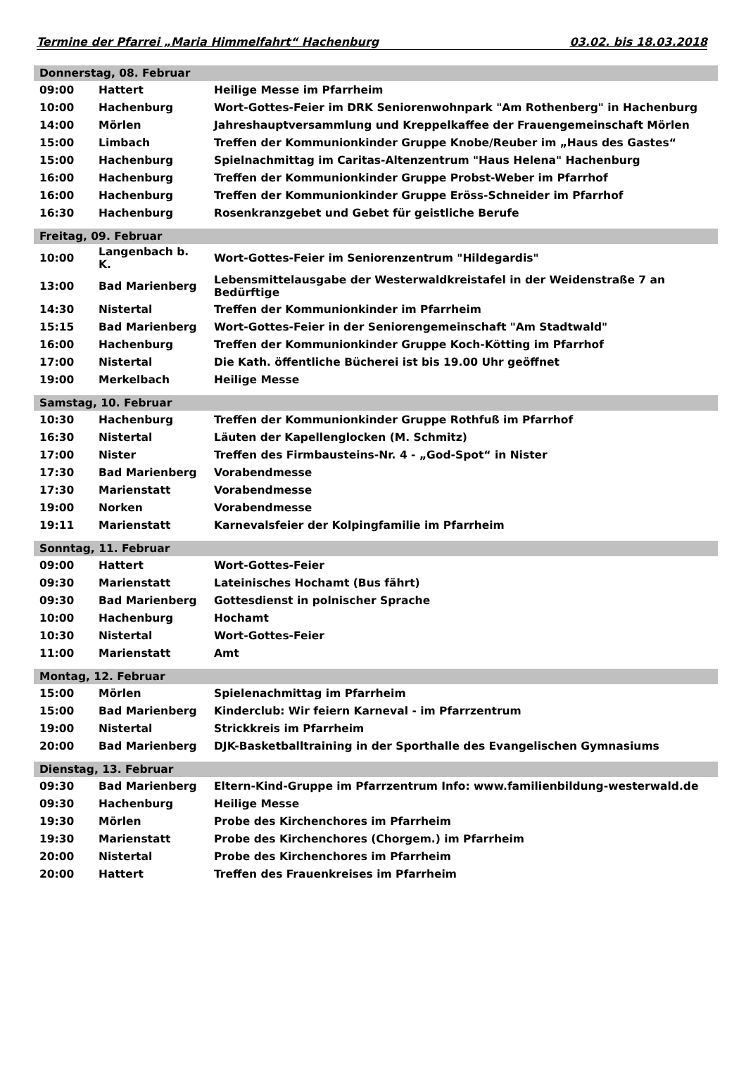Termine der Pfarrei „Maria Himmelfahrt“ Hachenburg 03.02. bis 18.03.2018
| Donnerstag, 08. Februar | | |
| --- | --- | --- |
| 09:00 | Hattert | Heilige Messe im Pfarrheim |
| 10:00 | Hachenburg | Wort-Gottes-Feier im DRK Seniorenwohnpark "Am Rothenberg" in Hachenburg |
| 14:00 | Mörlen | Jahreshauptversammlung und Kreppelkaffee der Frauengemeinschaft Mörlen |
| 15:00 | Limbach | Treffen der Kommunionkinder Gruppe Knobe/Reuber im „Haus des Gastes“ |
| 15:00 | Hachenburg | Spielnachmittag im Caritas-Altenzentrum "Haus Helena" Hachenburg |
| 16:00 | Hachenburg | Treffen der Kommunionkinder Gruppe Probst-Weber im Pfarrhof |
| 16:00 | Hachenburg | Treffen der Kommunionkinder Gruppe Eröss-Schneider im Pfarrhof |
| 16:30 | Hachenburg | Rosenkranzgebet und Gebet für geistliche Berufe |
| Freitag, 09. Februar | | |
| 10:00 | Langenbach b. K. | Wort-Gottes-Feier im Seniorenzentrum "Hildegardis" |
| 13:00 | Bad Marienberg | Lebensmittelausgabe der Westerwaldkreistafel in der Weidenstraße 7 an Bedürftige |
| 14:30 | Nistertal | Treffen der Kommunionkinder im Pfarrheim |
| 15:15 | Bad Marienberg | Wort-Gottes-Feier in der Seniorengemeinschaft "Am Stadtwald" |
| 16:00 | Hachenburg | Treffen der Kommunionkinder Gruppe Koch-Kötting im Pfarrhof |
| 17:00 | Nistertal | Die Kath. öffentliche Bücherei ist bis 19.00 Uhr geöffnet |
| 19:00 | Merkelbach | Heilige Messe |
| Samstag, 10. Februar | | |
| 10:30 | Hachenburg | Treffen der Kommunionkinder Gruppe Rothfuß im Pfarrhof |
| 16:30 | Nistertal | Läuten der Kapellenglocken (M. Schmitz) |
| 17:00 | Nister | Treffen des Firmbausteins-Nr. 4 - „God-Spot“ in Nister |
| 17:30 | Bad Marienberg | Vorabendmesse |
| 17:30 | Marienstatt | Vorabendmesse |
| 19:00 | Norken | Vorabendmesse |
| 19:11 | Marienstatt | Karnevalsfeier der Kolpingfamilie im Pfarrheim |
| Sonntag, 11. Februar | | |
| 09:00 | Hattert | Wort-Gottes-Feier |
| 09:30 | Marienstatt | Lateinisches Hochamt (Bus fährt) |
| 09:30 | Bad Marienberg | Gottesdienst in polnischer Sprache |
| 10:00 | Hachenburg | Hochamt |
| 10:30 | Nistertal | Wort-Gottes-Feier |
| 11:00 | Marienstatt | Amt |
| Montag, 12. Februar | | |
| 15:00 | Mörlen | Spielenachmittag im Pfarrheim |
| 15:00 | Bad Marienberg | Kinderclub: Wir feiern Karneval - im Pfarrzentrum |
| 19:00 | Nistertal | Strickkreis im Pfarrheim |
| 20:00 | Bad Marienberg | DJK-Basketballtraining in der Sporthalle des Evangelischen Gymnasiums |
| Dienstag, 13. Februar | | |
| 09:30 | Bad Marienberg | Eltern-Kind-Gruppe im Pfarrzentrum Info: www.familienbildung-westerwald.de |
| 09:30 | Hachenburg | Heilige Messe |
| 19:30 | Mörlen | Probe des Kirchenchores im Pfarrheim |
| 19:30 | Marienstatt | Probe des Kirchenchores (Chorgem.) im Pfarrheim |
| 20:00 | Nistertal | Probe des Kirchenchores im Pfarrheim |
| 20:00 | Hattert | Treffen des Frauenkreises im Pfarrheim |